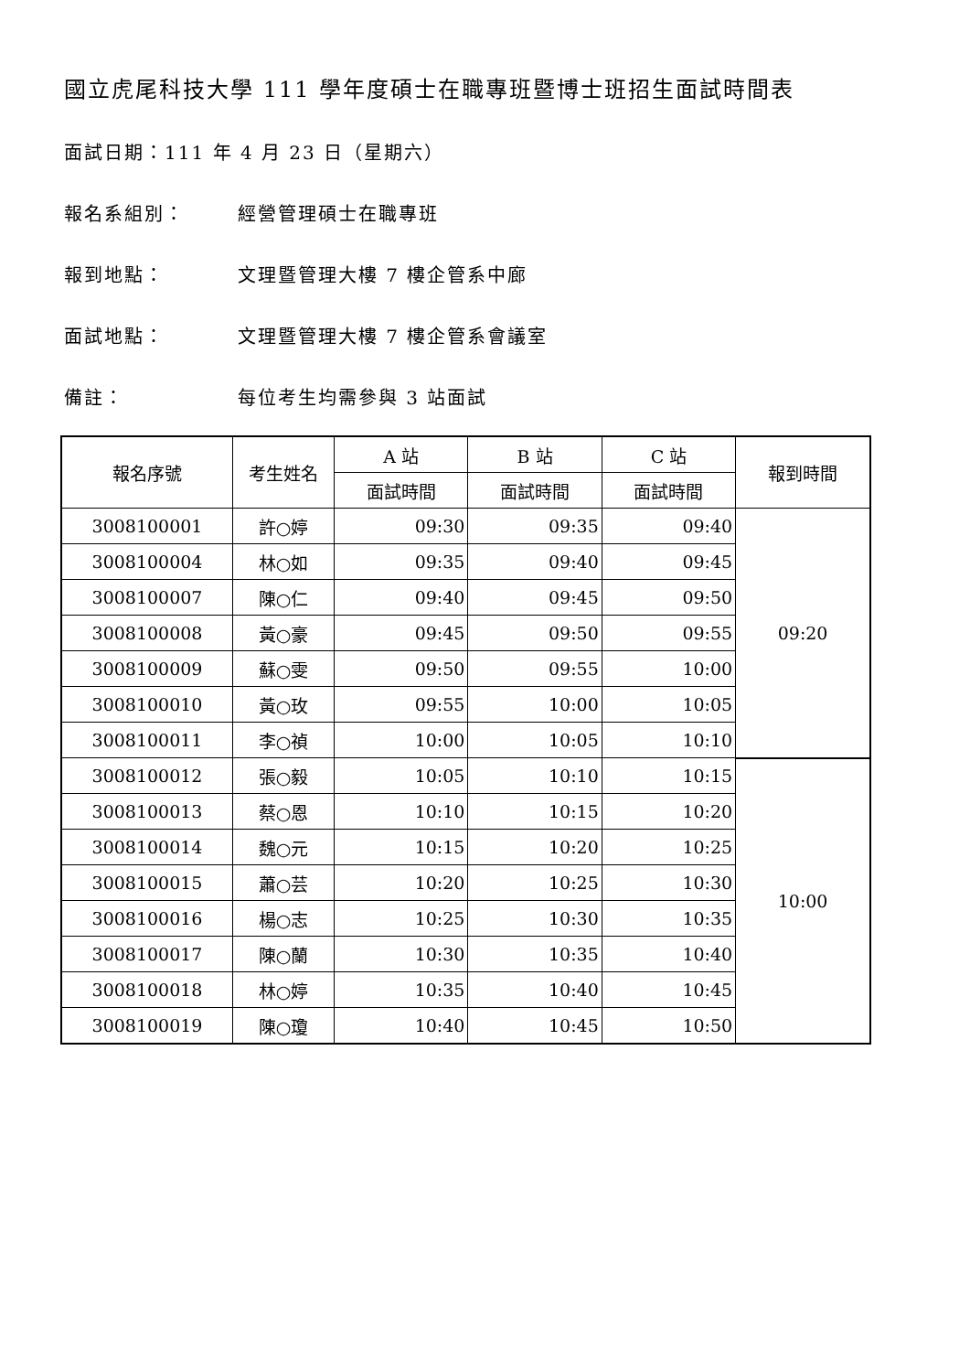國立虎尾科技大學 111 學年度碩士在職專班暨博士班招生面試時間表
面試日期：111 年 4 月 23 日（星期六）
報名系組別： 經營管理碩士在職專班
報到地點： 文理暨管理大樓 7 樓企管系中廊
面試地點： 文理暨管理大樓 7 樓企管系會議室
備註： 每位考生均需參與 3 站面試
| 報名序號 | 考生姓名 | A 站 | B 站 | C 站 | 報到時間 |
| --- | --- | --- | --- | --- | --- |
| | | 面試時間 | 面試時間 | 面試時間 | |
| 3008100001 | 許○婷 | 09:30 | 09:35 | 09:40 | 09:20 |
| 3008100004 | 林○如 | 09:35 | 09:40 | 09:45 | |
| 3008100007 | 陳○仁 | 09:40 | 09:45 | 09:50 | |
| 3008100008 | 黃○豪 | 09:45 | 09:50 | 09:55 | |
| 3008100009 | 蘇○雯 | 09:50 | 09:55 | 10:00 | |
| 3008100010 | 黃○玫 | 09:55 | 10:00 | 10:05 | |
| 3008100011 | 李○禎 | 10:00 | 10:05 | 10:10 | |
| 3008100012 | 張○毅 | 10:05 | 10:10 | 10:15 | 10:00 |
| 3008100013 | 蔡○恩 | 10:10 | 10:15 | 10:20 | |
| 3008100014 | 魏○元 | 10:15 | 10:20 | 10:25 | |
| 3008100015 | 蕭○芸 | 10:20 | 10:25 | 10:30 | |
| 3008100016 | 楊○志 | 10:25 | 10:30 | 10:35 | |
| 3008100017 | 陳○蘭 | 10:30 | 10:35 | 10:40 | |
| 3008100018 | 林○婷 | 10:35 | 10:40 | 10:45 | |
| 3008100019 | 陳○瓊 | 10:40 | 10:45 | 10:50 | |